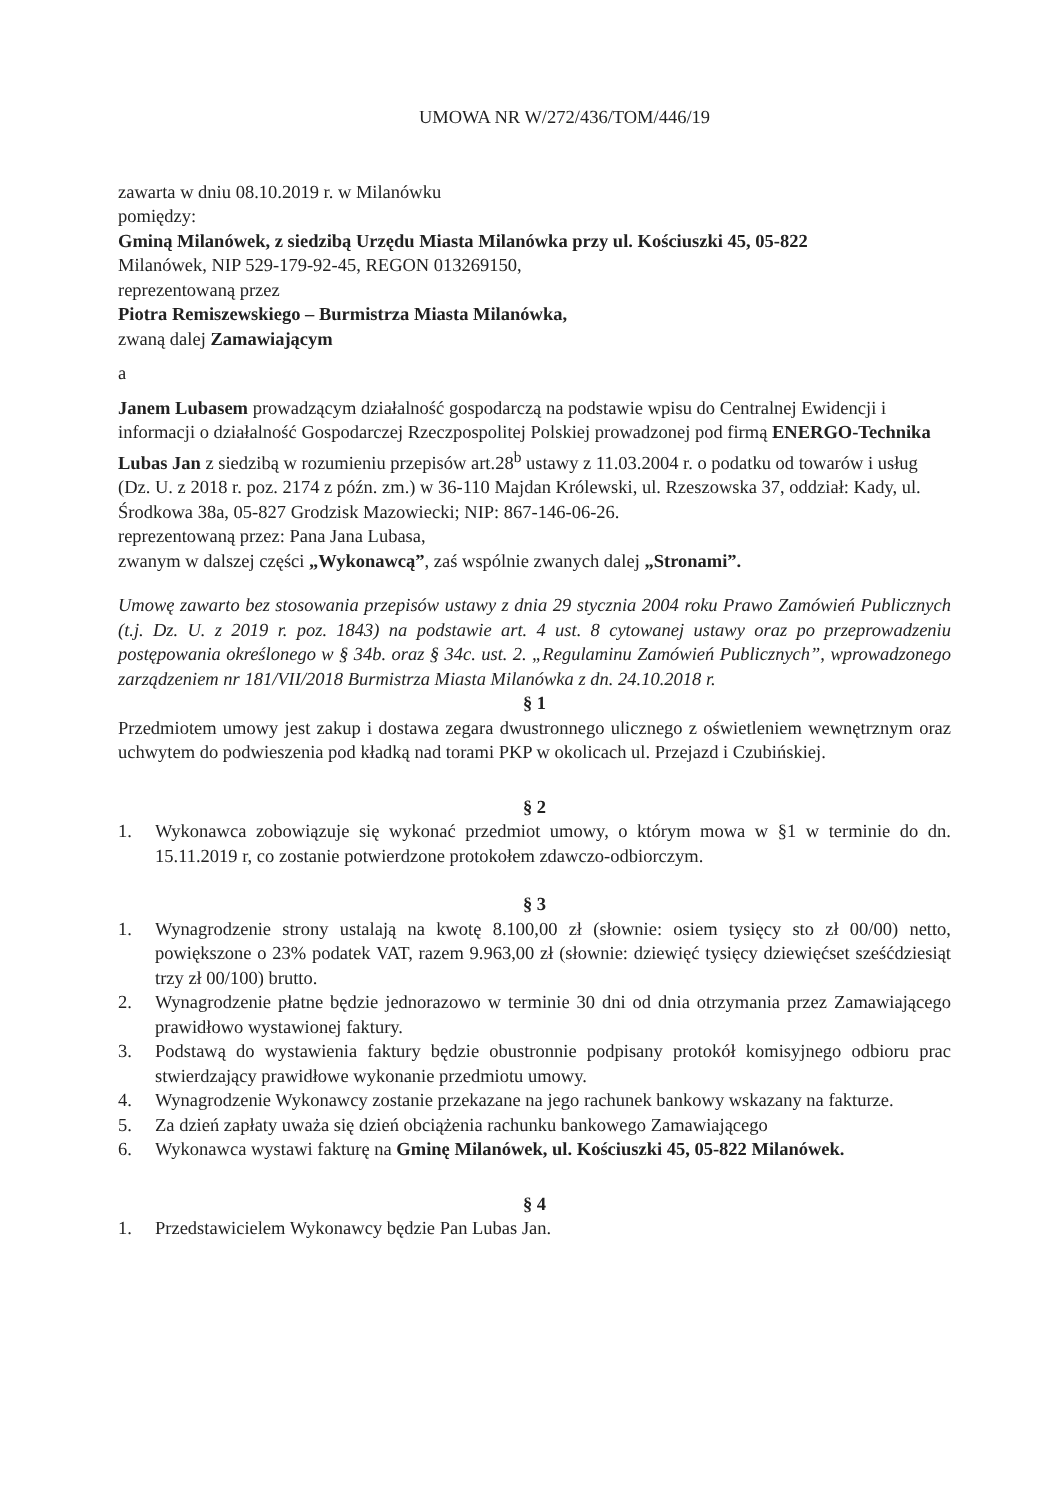UMOWA NR W/272/436/TOM/446/19
zawarta w dniu 08.10.2019 r. w Milanówku
pomiędzy:
Gminą Milanówek, z siedzibą Urzędu Miasta Milanówka przy ul. Kościuszki 45, 05-822
Milanówek, NIP 529-179-92-45, REGON 013269150,
reprezentowaną przez
Piotra Remiszewskiego – Burmistrza Miasta Milanówka,
zwaną dalej Zamawiającym
a
Janem Lubasem prowadzącym działalność gospodarczą na podstawie wpisu do Centralnej Ewidencji i informacji o działalność Gospodarczej Rzeczpospolitej Polskiej prowadzonej pod firmą ENERGO-Technika Lubas Jan z siedzibą w rozumieniu przepisów art.28<sup>b</sup> ustawy z 11.03.2004 r. o podatku od towarów i usług (Dz. U. z 2018 r. poz. 2174 z późn. zm.) w 36-110 Majdan Królewski, ul. Rzeszowska 37, oddział: Kady, ul. Środkowa 38a, 05-827 Grodzisk Mazowiecki; NIP: 867-146-06-26.
reprezentowaną przez: Pana Jana Lubasa,
zwanym w dalszej części „Wykonawcą”, zaś wspólnie zwanych dalej „Stronami”.
Umowę zawarto bez stosowania przepisów ustawy z dnia 29 stycznia 2004 roku Prawo Zamówień Publicznych (t.j. Dz. U. z 2019 r. poz. 1843) na podstawie art. 4 ust. 8 cytowanej ustawy oraz po przeprowadzeniu postępowania określonego w § 34b. oraz § 34c. ust. 2. „Regulaminu Zamówień Publicznych”, wprowadzonego zarządzeniem nr 181/VII/2018 Burmistrza Miasta Milanówka z dn. 24.10.2018 r.
§ 1
Przedmiotem umowy jest zakup i dostawa zegara dwustronnego ulicznego z oświetleniem wewnętrznym oraz uchwytem do podwieszenia pod kładką nad torami PKP w okolicach ul. Przejazd i Czubińskiej.
§ 2
1. Wykonawca zobowiązuje się wykonać przedmiot umowy, o którym mowa w §1 w terminie do dn. 15.11.2019 r, co zostanie potwierdzone protokołem zdawczo-odbiorczym.
§ 3
1. Wynagrodzenie strony ustalają na kwotę 8.100,00 zł (słownie: osiem tysięcy sto zł 00/00) netto, powiększone o 23% podatek VAT, razem 9.963,00 zł (słownie: dziewięć tysięcy dziewięćset sześćdziesiąt trzy zł 00/100) brutto.
2. Wynagrodzenie płatne będzie jednorazowo w terminie 30 dni od dnia otrzymania przez Zamawiającego prawidłowo wystawionej faktury.
3. Podstawą do wystawienia faktury będzie obustronnie podpisany protokół komisyjnego odbioru prac stwierdzający prawidłowe wykonanie przedmiotu umowy.
4. Wynagrodzenie Wykonawcy zostanie przekazane na jego rachunek bankowy wskazany na fakturze.
5. Za dzień zapłaty uważa się dzień obciążenia rachunku bankowego Zamawiającego
6. Wykonawca wystawi fakturę na Gminę Milanówek, ul. Kościuszki 45, 05-822 Milanówek.
§ 4
1. Przedstawicielem Wykonawcy będzie Pan Lubas Jan.